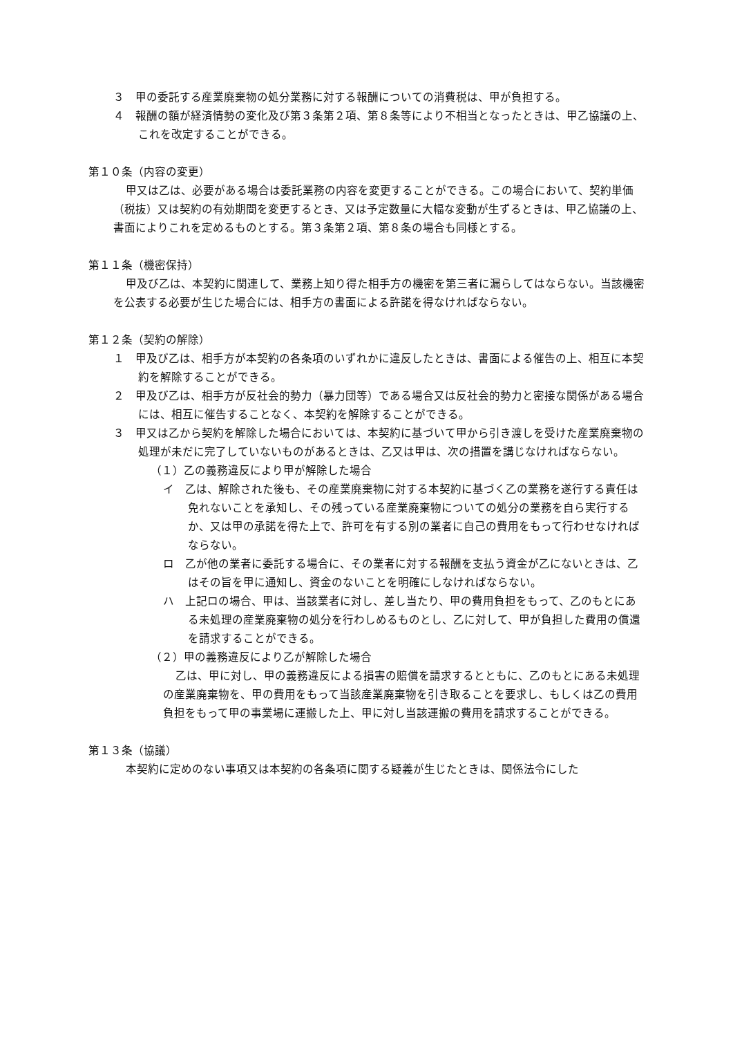３　甲の委託する産業廃棄物の処分業務に対する報酬についての消費税は、甲が負担する。
４　報酬の額が経済情勢の変化及び第３条第２項、第８条等により不相当となったときは、甲乙協議の上、これを改定することができる。
第１０条（内容の変更）
甲又は乙は、必要がある場合は委託業務の内容を変更することができる。この場合において、契約単価（税抜）又は契約の有効期間を変更するとき、又は予定数量に大幅な変動が生ずるときは、甲乙協議の上、書面によりこれを定めるものとする。第３条第２項、第８条の場合も同様とする。
第１１条（機密保持）
甲及び乙は、本契約に関連して、業務上知り得た相手方の機密を第三者に漏らしてはならない。当該機密を公表する必要が生じた場合には、相手方の書面による許諾を得なければならない。
第１２条（契約の解除）
１　甲及び乙は、相手方が本契約の各条項のいずれかに違反したときは、書面による催告の上、相互に本契約を解除することができる。
２　甲及び乙は、相手方が反社会的勢力（暴力団等）である場合又は反社会的勢力と密接な関係がある場合には、相互に催告することなく、本契約を解除することができる。
３　甲又は乙から契約を解除した場合においては、本契約に基づいて甲から引き渡しを受けた産業廃棄物の処理が未だに完了していないものがあるときは、乙又は甲は、次の措置を講じなければならない。
（１）乙の義務違反により甲が解除した場合
イ　乙は、解除された後も、その産業廃棄物に対する本契約に基づく乙の業務を遂行する責任は免れないことを承知し、その残っている産業廃棄物についての処分の業務を自ら実行するか、又は甲の承諾を得た上で、許可を有する別の業者に自己の費用をもって行わせなければならない。
ロ　乙が他の業者に委託する場合に、その業者に対する報酬を支払う資金が乙にないときは、乙はその旨を甲に通知し、資金のないことを明確にしなければならない。
ハ　上記ロの場合、甲は、当該業者に対し、差し当たり、甲の費用負担をもって、乙のもとにある未処理の産業廃棄物の処分を行わしめるものとし、乙に対して、甲が負担した費用の償還を請求することができる。
（２）甲の義務違反により乙が解除した場合
乙は、甲に対し、甲の義務違反による損害の賠償を請求するとともに、乙のもとにある未処理の産業廃棄物を、甲の費用をもって当該産業廃棄物を引き取ることを要求し、もしくは乙の費用負担をもって甲の事業場に運搬した上、甲に対し当該運搬の費用を請求することができる。
第１３条（協議）
本契約に定めのない事項又は本契約の各条項に関する疑義が生じたときは、関係法令にした